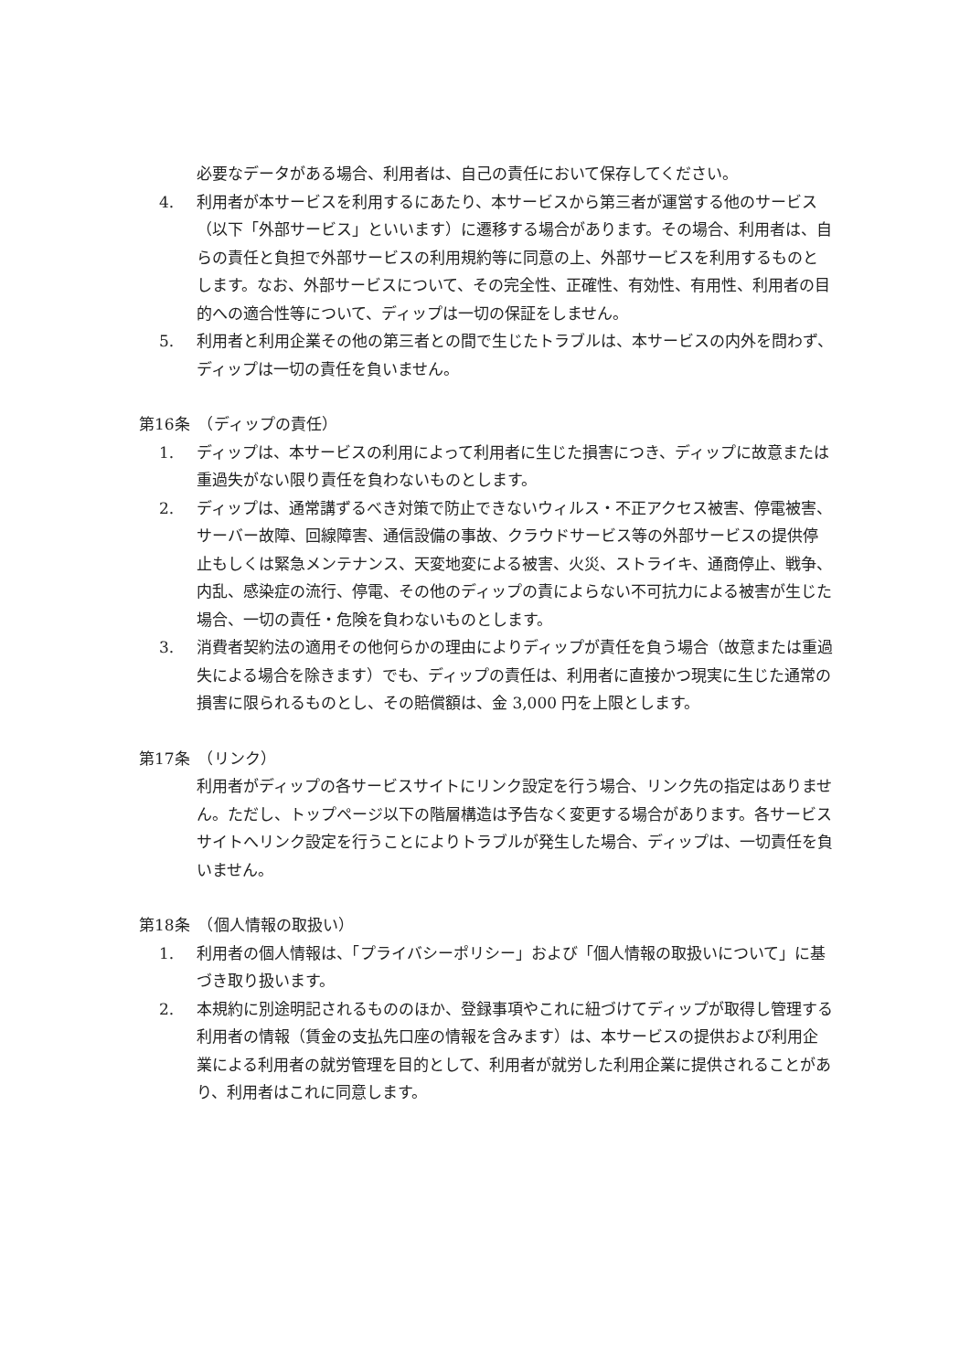必要なデータがある場合、利用者は、自己の責任において保存してください。
4. 利用者が本サービスを利用するにあたり、本サービスから第三者が運営する他のサービス（以下「外部サービス」といいます）に遷移する場合があります。その場合、利用者は、自らの責任と負担で外部サービスの利用規約等に同意の上、外部サービスを利用するものとします。なお、外部サービスについて、その完全性、正確性、有効性、有用性、利用者の目的への適合性等について、ディップは一切の保証をしません。
5. 利用者と利用企業その他の第三者との間で生じたトラブルは、本サービスの内外を問わず、ディップは一切の責任を負いません。
第16条　（ディップの責任）
1. ディップは、本サービスの利用によって利用者に生じた損害につき、ディップに故意または重過失がない限り責任を負わないものとします。
2. ディップは、通常講ずるべき対策で防止できないウィルス・不正アクセス被害、停電被害、サーバー故障、回線障害、通信設備の事故、クラウドサービス等の外部サービスの提供停止もしくは緊急メンテナンス、天変地変による被害、火災、ストライキ、通商停止、戦争、内乱、感染症の流行、停電、その他のディップの責によらない不可抗力による被害が生じた場合、一切の責任・危険を負わないものとします。
3. 消費者契約法の適用その他何らかの理由によりディップが責任を負う場合（故意または重過失による場合を除きます）でも、ディップの責任は、利用者に直接かつ現実に生じた通常の損害に限られるものとし、その賠償額は、金 3,000 円を上限とします。
第17条　（リンク）
利用者がディップの各サービスサイトにリンク設定を行う場合、リンク先の指定はありません。ただし、トップページ以下の階層構造は予告なく変更する場合があります。各サービスサイトへリンク設定を行うことによりトラブルが発生した場合、ディップは、一切責任を負いません。
第18条　（個人情報の取扱い）
1. 利用者の個人情報は、「プライバシーポリシー」および「個人情報の取扱いについて」に基づき取り扱います。
2. 本規約に別途明記されるもののほか、登録事項やこれに紐づけてディップが取得し管理する利用者の情報（賃金の支払先口座の情報を含みます）は、本サービスの提供および利用企業による利用者の就労管理を目的として、利用者が就労した利用企業に提供されることがあり、利用者はこれに同意します。